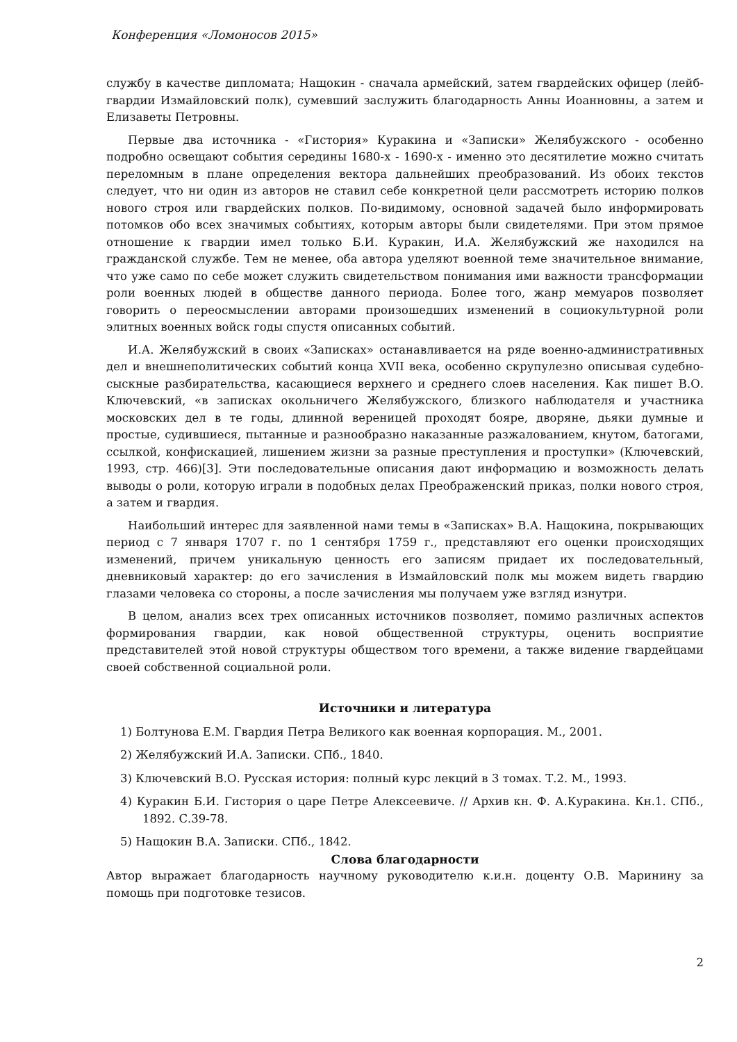Конференция «Ломоносов 2015»
службу в качестве дипломата; Нащокин - сначала армейский, затем гвардейских офицер (лейб-гвардии Измайловский полк), сумевший заслужить благодарность Анны Иоанновны, а затем и Елизаветы Петровны.
Первые два источника - «Гистория» Куракина и «Записки» Желябужского - особенно подробно освещают события середины 1680-х - 1690-х - именно это десятилетие можно считать переломным в плане определения вектора дальнейших преобразований. Из обоих текстов следует, что ни один из авторов не ставил себе конкретной цели рассмотреть историю полков нового строя или гвардейских полков. По-видимому, основной задачей было информировать потомков обо всех значимых событиях, которым авторы были свидетелями. При этом прямое отношение к гвардии имел только Б.И. Куракин, И.А. Желябужский же находился на гражданской службе. Тем не менее, оба автора уделяют военной теме значительное внимание, что уже само по себе может служить свидетельством понимания ими важности трансформации роли военных людей в обществе данного периода. Более того, жанр мемуаров позволяет говорить о переосмыслении авторами произошедших изменений в социокультурной роли элитных военных войск годы спустя описанных событий.
И.А. Желябужский в своих «Записках» останавливается на ряде военно-административных дел и внешнеполитических событий конца XVII века, особенно скрупулезно описывая судебно-сыскные разбирательства, касающиеся верхнего и среднего слоев населения. Как пишет В.О. Ключевский, «в записках окольничего Желябужского, близкого наблюдателя и участника московских дел в те годы, длинной вереницей проходят бояре, дворяне, дьяки думные и простые, судившиеся, пытанные и разнообразно наказанные разжалованием, кнутом, батогами, ссылкой, конфискацией, лишением жизни за разные преступления и проступки» (Ключевский, 1993, стр. 466)[3]. Эти последовательные описания дают информацию и возможность делать выводы о роли, которую играли в подобных делах Преображенский приказ, полки нового строя, а затем и гвардия.
Наибольший интерес для заявленной нами темы в «Записках» В.А. Нащокина, покрывающих период с 7 января 1707 г. по 1 сентября 1759 г., представляют его оценки происходящих изменений, причем уникальную ценность его записям придает их последовательный, дневниковый характер: до его зачисления в Измайловский полк мы можем видеть гвардию глазами человека со стороны, а после зачисления мы получаем уже взгляд изнутри.
В целом, анализ всех трех описанных источников позволяет, помимо различных аспектов формирования гвардии, как новой общественной структуры, оценить восприятие представителей этой новой структуры обществом того времени, а также видение гвардейцами своей собственной социальной роли.
Источники и литература
1) Болтунова Е.М. Гвардия Петра Великого как военная корпорация. М., 2001.
2) Желябужский И.А. Записки. СПб., 1840.
3) Ключевский В.О. Русская история: полный курс лекций в 3 томах. Т.2. М., 1993.
4) Куракин Б.И. Гистория о царе Петре Алексеевиче. // Архив кн. Ф. А.Куракина. Кн.1. СПб., 1892. С.39-78.
5) Нащокин В.А. Записки. СПб., 1842.
Слова благодарности
Автор выражает благодарность научному руководителю к.и.н. доценту О.В. Маринину за помощь при подготовке тезисов.
2